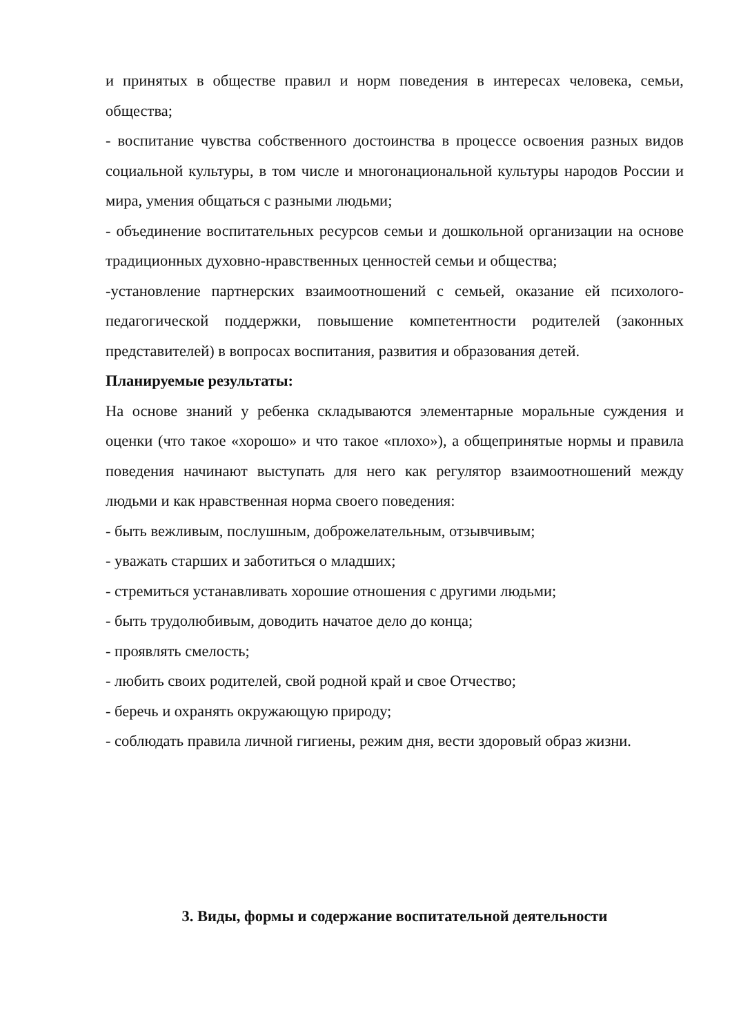и принятых в обществе правил и норм поведения в интересах человека, семьи, общества;
- воспитание чувства собственного достоинства в процессе освоения разных видов социальной культуры, в том числе и многонациональной культуры народов России и мира, умения общаться с разными людьми;
- объединение воспитательных ресурсов семьи и дошкольной организации на основе традиционных духовно-нравственных ценностей семьи и общества;
-установление партнерских взаимоотношений с семьей, оказание ей психолого-педагогической поддержки, повышение компетентности родителей (законных представителей) в вопросах воспитания, развития и образования детей.
Планируемые результаты:
На основе знаний у ребенка складываются элементарные моральные суждения и оценки (что такое «хорошо» и что такое «плохо»), а общепринятые нормы и правила поведения начинают выступать для него как регулятор взаимоотношений между людьми и как нравственная норма своего поведения:
- быть вежливым, послушным, доброжелательным, отзывчивым;
- уважать старших и заботиться о младших;
- стремиться устанавливать хорошие отношения с другими людьми;
- быть трудолюбивым, доводить начатое дело до конца;
- проявлять смелость;
- любить своих родителей, свой родной край и свое Отчество;
- беречь и охранять окружающую природу;
- соблюдать правила личной гигиены, режим дня, вести здоровый образ жизни.
3. Виды, формы и содержание воспитательной деятельности